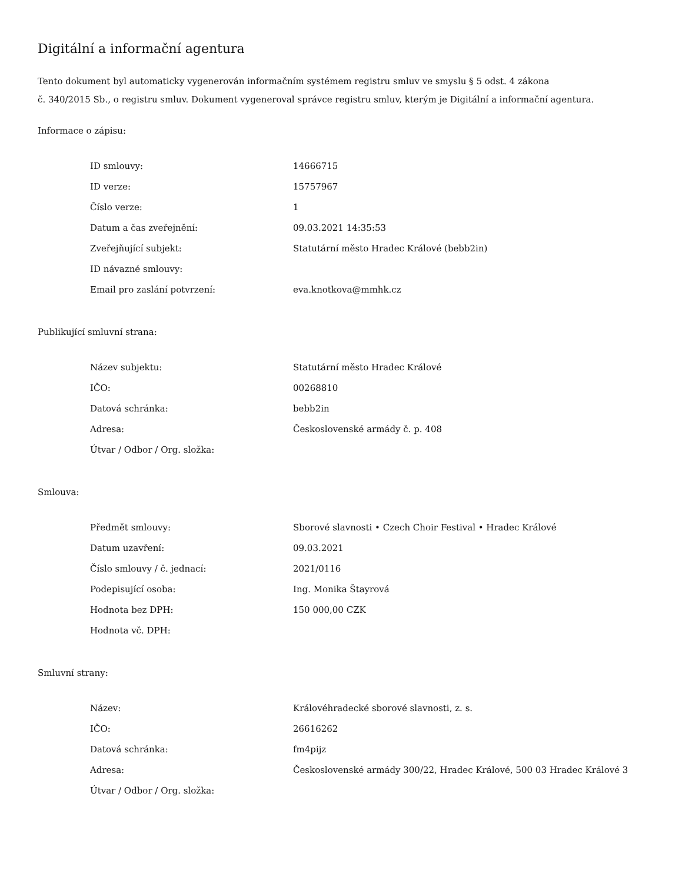Digitální a informační agentura
Tento dokument byl automaticky vygenerován informačním systémem registru smluv ve smyslu § 5 odst. 4 zákona
č. 340/2015 Sb., o registru smluv. Dokument vygeneroval správce registru smluv, kterým je Digitální a informační agentura.
Informace o zápisu:
| ID smlouvy: | 14666715 |
| ID verze: | 15757967 |
| Číslo verze: | 1 |
| Datum a čas zveřejnění: | 09.03.2021 14:35:53 |
| Zveřejňující subjekt: | Statutární město Hradec Králové (bebb2in) |
| ID návazné smlouvy: | |
| Email pro zaslání potvrzení: | eva.knotkova@mmhk.cz |
Publikující smluvní strana:
| Název subjektu: | Statutární město Hradec Králové |
| IČO: | 00268810 |
| Datová schránka: | bebb2in |
| Adresa: | Československé armády č. p. 408 |
| Útvar / Odbor / Org. složka: | |
Smlouva:
| Předmět smlouvy: | Sborové slavnosti • Czech Choir Festival • Hradec Králové |
| Datum uzavření: | 09.03.2021 |
| Číslo smlouvy / č. jednací: | 2021/0116 |
| Podepisující osoba: | Ing. Monika Štayrová |
| Hodnota bez DPH: | 150 000,00 CZK |
| Hodnota vč. DPH: | |
Smluvní strany:
| Název: | Královéhradecké sborové slavnosti, z. s. |
| IČO: | 26616262 |
| Datová schránka: | fm4pijz |
| Adresa: | Československé armády 300/22, Hradec Králové, 500 03 Hradec Králové 3 |
| Útvar / Odbor / Org. složka: | |